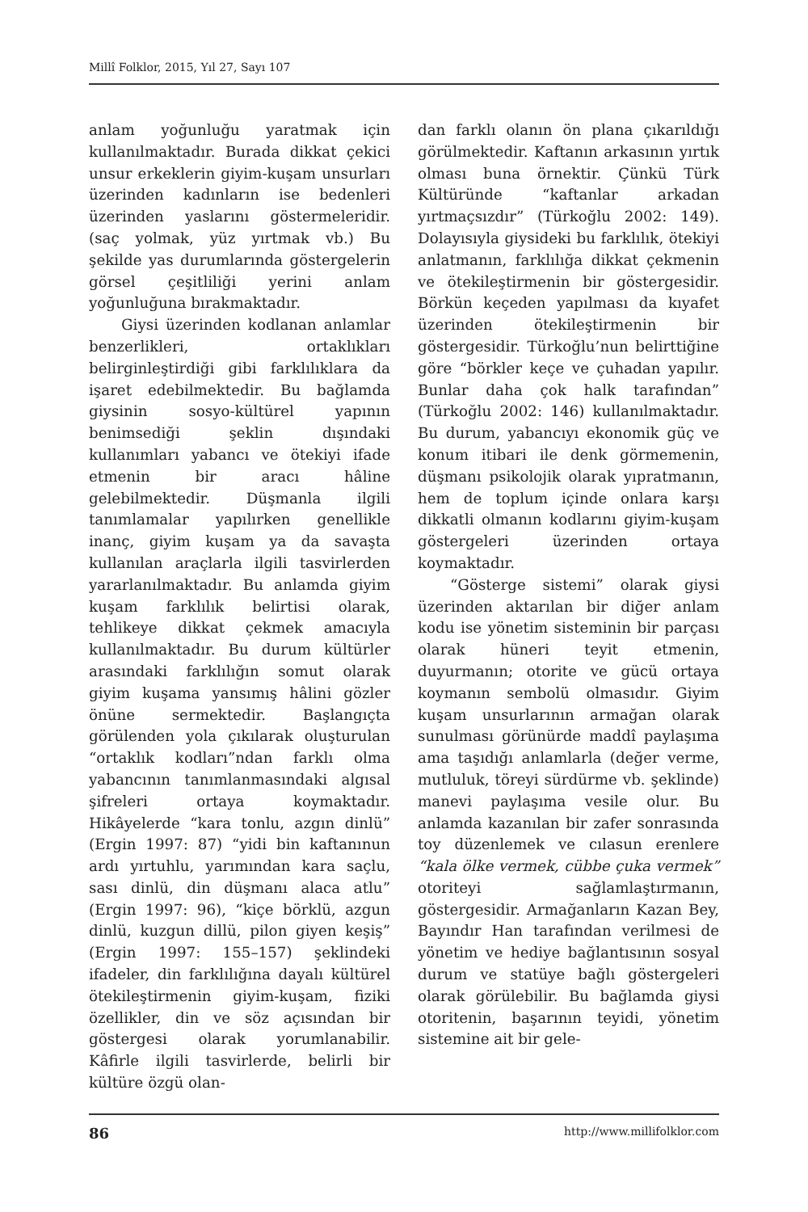Millî Folklor, 2015, Yıl 27, Sayı 107
anlam yoğunluğu yaratmak için kullanılmaktadır. Burada dikkat çekici unsur erkeklerin giyim-kuşam unsurları üzerinden kadınların ise bedenleri üzerinden yaslarını göstermeleridir. (saç yolmak, yüz yırtmak vb.) Bu şekilde yas durumlarında göstergelerin görsel çeşitliliği yerini anlam yoğunluğuna bırakmaktadır.
Giysi üzerinden kodlanan anlamlar benzerlikleri, ortaklıkları belirginleştirdiği gibi farklılıklara da işaret edebilmektedir. Bu bağlamda giysinin sosyo-kültürel yapının benimsediği şeklin dışındaki kullanımları yabancı ve ötekiyi ifade etmenin bir aracı hâline gelebilmektedir. Düşmanla ilgili tanımlamalar yapılırken genellikle inanç, giyim kuşam ya da savaşta kullanılan araçlarla ilgili tasvirlerden yararlanılmaktadır. Bu anlamda giyim kuşam farklılık belirtisi olarak, tehlikeye dikkat çekmek amacıyla kullanılmaktadır. Bu durum kültürler arasındaki farklılığın somut olarak giyim kuşama yansımış hâlini gözler önüne sermektedir. Başlangıçta görülenden yola çıkılarak oluşturulan “ortaklık kodları”ndan farklı olma yabancının tanımlanmasındaki algısal şifreleri ortaya koymaktadır. Hikâyelerde “kara tonlu, azgın dinlü” (Ergin 1997: 87) “yidi bin kaftanınun ardı yırtuhlu, yarımından kara saçlu, sası dinlü, din düşmanı alaca atlu” (Ergin 1997: 96), “kiçe börklü, azgun dinlü, kuzgun dillü, pilon giyen keşiş” (Ergin 1997: 155–157) şeklindeki ifadeler, din farklılığına dayalı kültürel ötekileştirmenin giyim-kuşam, fiziki özellikler, din ve söz açısından bir göstergesi olarak yorumlanabilir. Kâfirle ilgili tasvirlerde, belirli bir kültüre özgü olan-
dan farklı olanın ön plana çıkarıldığı görülmektedir. Kaftanın arkasının yırtık olması buna örnektir. Çünkü Türk Kültüründe “kaftanlar arkadan yırtmaçsızdır” (Türkoğlu 2002: 149). Dolayısıyla giysideki bu farklılık, ötekiyi anlatmanın, farklılığa dikkat çekmenin ve ötekileştirmenin bir göstergesidir. Börkün keçeden yapılması da kıyafet üzerinden ötekileştirmenin bir göstergesidir. Türkoğlu’nun belirttiğine göre “börkler keçe ve çuhadan yapılır. Bunlar daha çok halk tarafından” (Türkoğlu 2002: 146) kullanılmaktadır. Bu durum, yabancıyı ekonomik güç ve konum itibari ile denk görmemenin, düşmanı psikolojik olarak yıpratmanın, hem de toplum içinde onlara karşı dikkatli olmanın kodlarını giyim-kuşam göstergeleri üzerinden ortaya koymaktadır.
“Gösterge sistemi” olarak giysi üzerinden aktarılan bir diğer anlam kodu ise yönetim sisteminin bir parçası olarak hüneri teyit etmenin, duyurmanın; otorite ve gücü ortaya koymanın sembolü olmasıdır. Giyim kuşam unsurlarının armağan olarak sunulması görünürde maddî paylaşıma ama taşıdığı anlamlarla (değer verme, mutluluk, töreyi sürdürme vb. şeklinde) manevi paylaşıma vesile olur. Bu anlamda kazanılan bir zafer sonrasında toy düzenlemek ve cılasun erenlere “kala ölke vermek, cübbe çuka vermek” otoriteyi sağlamlaştırmanın, göstergesidir. Armağanların Kazan Bey, Bayındır Han tarafından verilmesi de yönetim ve hediye bağlantısının sosyal durum ve statüye bağlı göstergeleri olarak görülebilir. Bu bağlamda giysi otoritenin, başarının teyidi, yönetim sistemine ait bir gele-
86 http://www.millifolklor.com